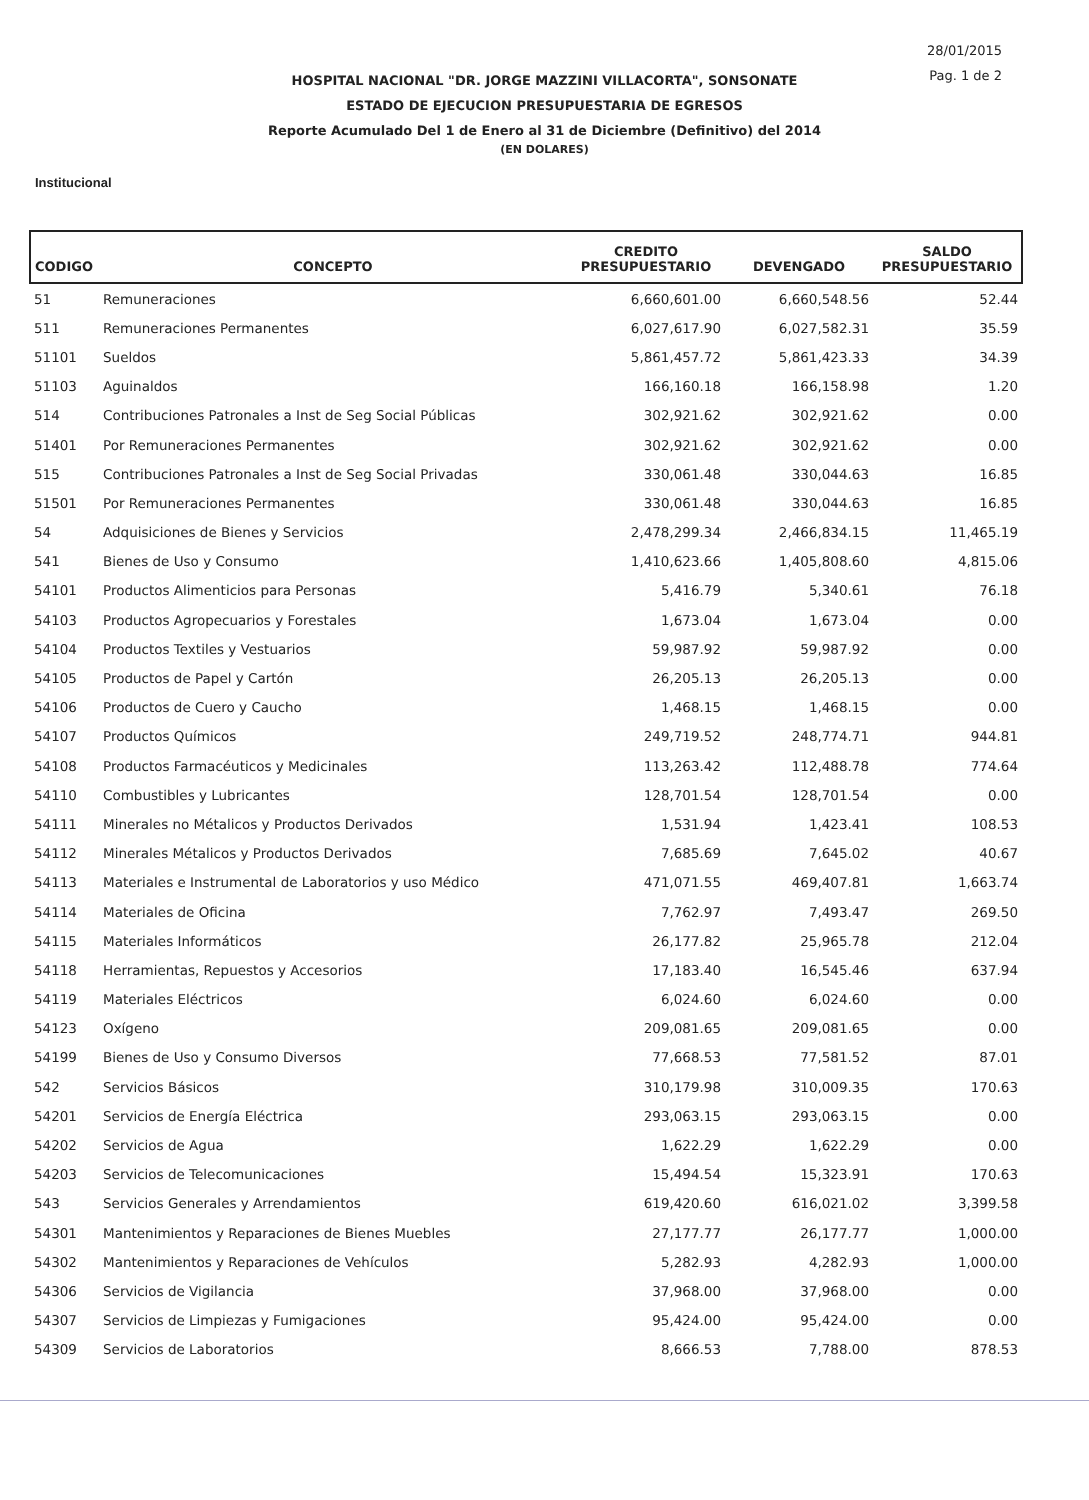28/01/2015
Pag. 1 de 2
HOSPITAL NACIONAL "DR. JORGE MAZZINI VILLACORTA", SONSONATE
ESTADO DE EJECUCION PRESUPUESTARIA DE EGRESOS
Reporte Acumulado Del 1 de Enero al 31 de Diciembre (Definitivo) del 2014
(EN DOLARES)
Institucional
| CODIGO | CONCEPTO | CREDITO PRESUPUESTARIO | DEVENGADO | SALDO PRESUPUESTARIO |
| --- | --- | --- | --- | --- |
| 51 | Remuneraciones | 6,660,601.00 | 6,660,548.56 | 52.44 |
| 511 | Remuneraciones Permanentes | 6,027,617.90 | 6,027,582.31 | 35.59 |
| 51101 | Sueldos | 5,861,457.72 | 5,861,423.33 | 34.39 |
| 51103 | Aguinaldos | 166,160.18 | 166,158.98 | 1.20 |
| 514 | Contribuciones Patronales a Inst de Seg Social Públicas | 302,921.62 | 302,921.62 | 0.00 |
| 51401 | Por Remuneraciones Permanentes | 302,921.62 | 302,921.62 | 0.00 |
| 515 | Contribuciones Patronales a Inst de Seg Social Privadas | 330,061.48 | 330,044.63 | 16.85 |
| 51501 | Por Remuneraciones Permanentes | 330,061.48 | 330,044.63 | 16.85 |
| 54 | Adquisiciones de Bienes y Servicios | 2,478,299.34 | 2,466,834.15 | 11,465.19 |
| 541 | Bienes de Uso y Consumo | 1,410,623.66 | 1,405,808.60 | 4,815.06 |
| 54101 | Productos Alimenticios para Personas | 5,416.79 | 5,340.61 | 76.18 |
| 54103 | Productos Agropecuarios y Forestales | 1,673.04 | 1,673.04 | 0.00 |
| 54104 | Productos Textiles y Vestuarios | 59,987.92 | 59,987.92 | 0.00 |
| 54105 | Productos de Papel y Cartón | 26,205.13 | 26,205.13 | 0.00 |
| 54106 | Productos de Cuero y Caucho | 1,468.15 | 1,468.15 | 0.00 |
| 54107 | Productos Químicos | 249,719.52 | 248,774.71 | 944.81 |
| 54108 | Productos Farmacéuticos y Medicinales | 113,263.42 | 112,488.78 | 774.64 |
| 54110 | Combustibles y Lubricantes | 128,701.54 | 128,701.54 | 0.00 |
| 54111 | Minerales no Métalicos y Productos Derivados | 1,531.94 | 1,423.41 | 108.53 |
| 54112 | Minerales Métalicos y Productos Derivados | 7,685.69 | 7,645.02 | 40.67 |
| 54113 | Materiales e Instrumental de Laboratorios y uso Médico | 471,071.55 | 469,407.81 | 1,663.74 |
| 54114 | Materiales de Oficina | 7,762.97 | 7,493.47 | 269.50 |
| 54115 | Materiales Informáticos | 26,177.82 | 25,965.78 | 212.04 |
| 54118 | Herramientas, Repuestos y Accesorios | 17,183.40 | 16,545.46 | 637.94 |
| 54119 | Materiales Eléctricos | 6,024.60 | 6,024.60 | 0.00 |
| 54123 | Oxígeno | 209,081.65 | 209,081.65 | 0.00 |
| 54199 | Bienes de Uso y Consumo Diversos | 77,668.53 | 77,581.52 | 87.01 |
| 542 | Servicios Básicos | 310,179.98 | 310,009.35 | 170.63 |
| 54201 | Servicios de Energía Eléctrica | 293,063.15 | 293,063.15 | 0.00 |
| 54202 | Servicios de Agua | 1,622.29 | 1,622.29 | 0.00 |
| 54203 | Servicios de Telecomunicaciones | 15,494.54 | 15,323.91 | 170.63 |
| 543 | Servicios Generales y Arrendamientos | 619,420.60 | 616,021.02 | 3,399.58 |
| 54301 | Mantenimientos y Reparaciones de Bienes Muebles | 27,177.77 | 26,177.77 | 1,000.00 |
| 54302 | Mantenimientos y Reparaciones de Vehículos | 5,282.93 | 4,282.93 | 1,000.00 |
| 54306 | Servicios de Vigilancia | 37,968.00 | 37,968.00 | 0.00 |
| 54307 | Servicios de Limpiezas y Fumigaciones | 95,424.00 | 95,424.00 | 0.00 |
| 54309 | Servicios de Laboratorios | 8,666.53 | 7,788.00 | 878.53 |